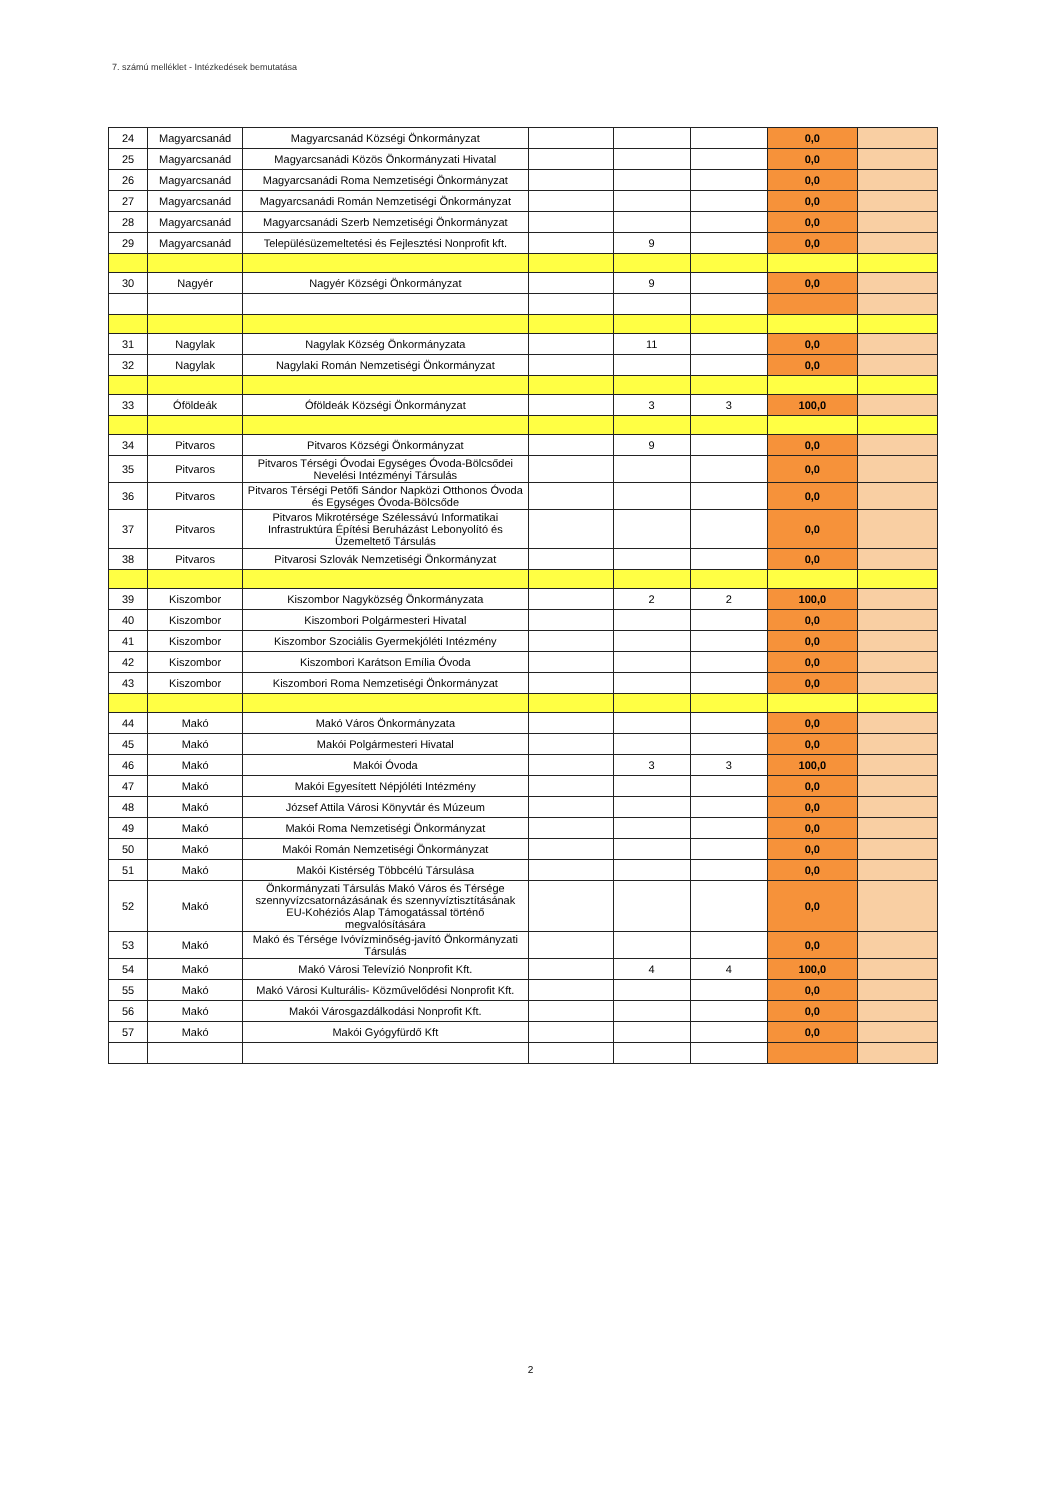7. számú melléklet - Intézkedések bemutatása
| 24 | Magyarcsanád | Magyarcsanád Községi Önkormányzat | | | | 0,0 | |
| 25 | Magyarcsanád | Magyarcsanádi Közös Önkormányzati Hivatal | | | | 0,0 | |
| 26 | Magyarcsanád | Magyarcsanádi Roma Nemzetiségi Önkormányzat | | | | 0,0 | |
| 27 | Magyarcsanád | Magyarcsanádi Román Nemzetiségi Önkormányzat | | | | 0,0 | |
| 28 | Magyarcsanád | Magyarcsanádi Szerb Nemzetiségi Önkormányzat | | | | 0,0 | |
| 29 | Magyarcsanád | Településüzemeltetési és Fejlesztési Nonprofit kft. | | 9 | | 0,0 | |
| 30 | Nagyér | Nagyér Községi Önkormányzat | | 9 | | 0,0 | |
| 31 | Nagylak | Nagylak Község Önkormányzata | | 11 | | 0,0 | |
| 32 | Nagylak | Nagylaki Román Nemzetiségi Önkormányzat | | | | 0,0 | |
| 33 | Óföldeák | Óföldeák Községi Önkormányzat | | 3 | 3 | 100,0 | |
| 34 | Pitvaros | Pitvaros Községi Önkormányzat | | 9 | | 0,0 | |
| 35 | Pitvaros | Pitvaros Térségi Óvodai Egységes Óvoda-Bölcsődei Nevelési Intézményi Társulás | | | | 0,0 | |
| 36 | Pitvaros | Pitvaros Térségi Petőfi Sándor Napközi Otthonos Óvoda és Egységes Óvoda-Bölcsőde | | | | 0,0 | |
| 37 | Pitvaros | Pitvaros Mikrotérsége Szélessávú Informatikai Infrastruktúra Építési Beruházást Lebonyolító és Üzemeltető Társulás | | | | 0,0 | |
| 38 | Pitvaros | Pitvarosi Szlovák Nemzetiségi Önkormányzat | | | | 0,0 | |
| 39 | Kiszombor | Kiszombor Nagyközség Önkormányzata | | 2 | 2 | 100,0 | |
| 40 | Kiszombor | Kiszombori Polgármesteri Hivatal | | | | 0,0 | |
| 41 | Kiszombor | Kiszombor Szociális Gyermekjóléti Intézmény | | | | 0,0 | |
| 42 | Kiszombor | Kiszombori Karátson Emília Óvoda | | | | 0,0 | |
| 43 | Kiszombor | Kiszombori Roma Nemzetiségi Önkormányzat | | | | 0,0 | |
| 44 | Makó | Makó Város Önkormányzata | | | | 0,0 | |
| 45 | Makó | Makói Polgármesteri Hivatal | | | | 0,0 | |
| 46 | Makó | Makói Óvoda | | 3 | 3 | 100,0 | |
| 47 | Makó | Makói Egyesített Népjóléti Intézmény | | | | 0,0 | |
| 48 | Makó | József Attila Városi Könyvtár és Múzeum | | | | 0,0 | |
| 49 | Makó | Makói Roma Nemzetiségi Önkormányzat | | | | 0,0 | |
| 50 | Makó | Makói Román Nemzetiségi Önkormányzat | | | | 0,0 | |
| 51 | Makó | Makói Kistérség Többcélú Társulása | | | | 0,0 | |
| 52 | Makó | Önkormányzati Társulás Makó Város és Térsége szennyvízcsatornázásának és szennyvíztisztításának EU-Kohéziós Alap Támogatással történő megvalósítására | | | | 0,0 | |
| 53 | Makó | Makó és Térsége Ivóvízminőség-javító Önkormányzati Társulás | | | | 0,0 | |
| 54 | Makó | Makó Városi Televízió Nonprofit Kft. | | 4 | 4 | 100,0 | |
| 55 | Makó | Makó Városi Kulturális- Közművelődési Nonprofit Kft. | | | | 0,0 | |
| 56 | Makó | Makói Városgazdálkodási Nonprofit Kft. | | | | 0,0 | |
| 57 | Makó | Makói Gyógyfürdő Kft | | | | 0,0 | |
2